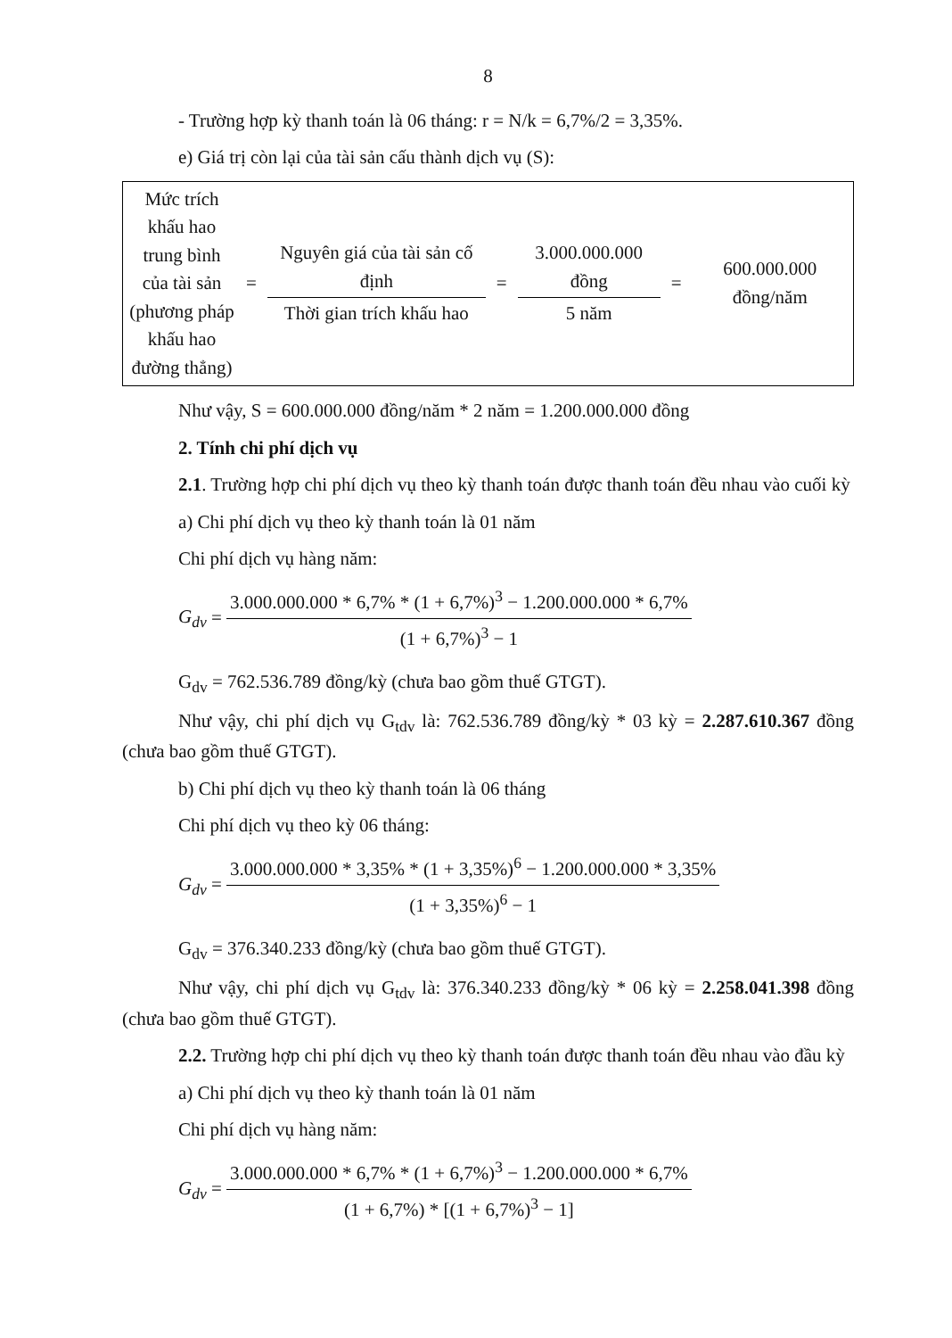8
- Trường hợp kỳ thanh toán là 06 tháng: r = N/k = 6,7%/2 = 3,35%.
e) Giá trị còn lại của tài sản cấu thành dịch vụ (S):
| Mức trích khấu hao trung bình của tài sản (phương pháp khấu hao đường thẳng) | = | Nguyên giá của tài sản cố định Thời gian trích khấu hao | = | 3.000.000.000 đồng 5 năm | = | 600.000.000 đồng/năm |
Như vậy, S = 600.000.000 đồng/năm * 2 năm = 1.200.000.000 đồng
2. Tính chi phí dịch vụ
2.1. Trường hợp chi phí dịch vụ theo kỳ thanh toán được thanh toán đều nhau vào cuối kỳ
a) Chi phí dịch vụ theo kỳ thanh toán là 01 năm
Chi phí dịch vụ hàng năm:
G<sub>dv</sub> =
3.000.000.000 * 6,7% * (1 + 6,7%)<sup>3</sup> − 1.200.000.000 * 6,7%
(1 + 6,7%)<sup>3</sup> − 1
G<sub>dv</sub> = 762.536.789 đồng/kỳ (chưa bao gồm thuế GTGT).
Như vậy, chi phí dịch vụ G<sub>tdv</sub> là: 762.536.789 đồng/kỳ * 03 kỳ = 2.287.610.367 đồng (chưa bao gồm thuế GTGT).
b) Chi phí dịch vụ theo kỳ thanh toán là 06 tháng
Chi phí dịch vụ theo kỳ 06 tháng:
G<sub>dv</sub> =
3.000.000.000 * 3,35% * (1 + 3,35%)<sup>6</sup> − 1.200.000.000 * 3,35%
(1 + 3,35%)<sup>6</sup> − 1
G<sub>dv</sub> = 376.340.233 đồng/kỳ (chưa bao gồm thuế GTGT).
Như vậy, chi phí dịch vụ G<sub>tdv</sub> là: 376.340.233 đồng/kỳ * 06 kỳ = 2.258.041.398 đồng (chưa bao gồm thuế GTGT).
2.2. Trường hợp chi phí dịch vụ theo kỳ thanh toán được thanh toán đều nhau vào đầu kỳ
a) Chi phí dịch vụ theo kỳ thanh toán là 01 năm
Chi phí dịch vụ hàng năm:
G<sub>dv</sub> =
3.000.000.000 * 6,7% * (1 + 6,7%)<sup>3</sup> − 1.200.000.000 * 6,7%
(1 + 6,7%) * [(1 + 6,7%)<sup>3</sup> − 1]